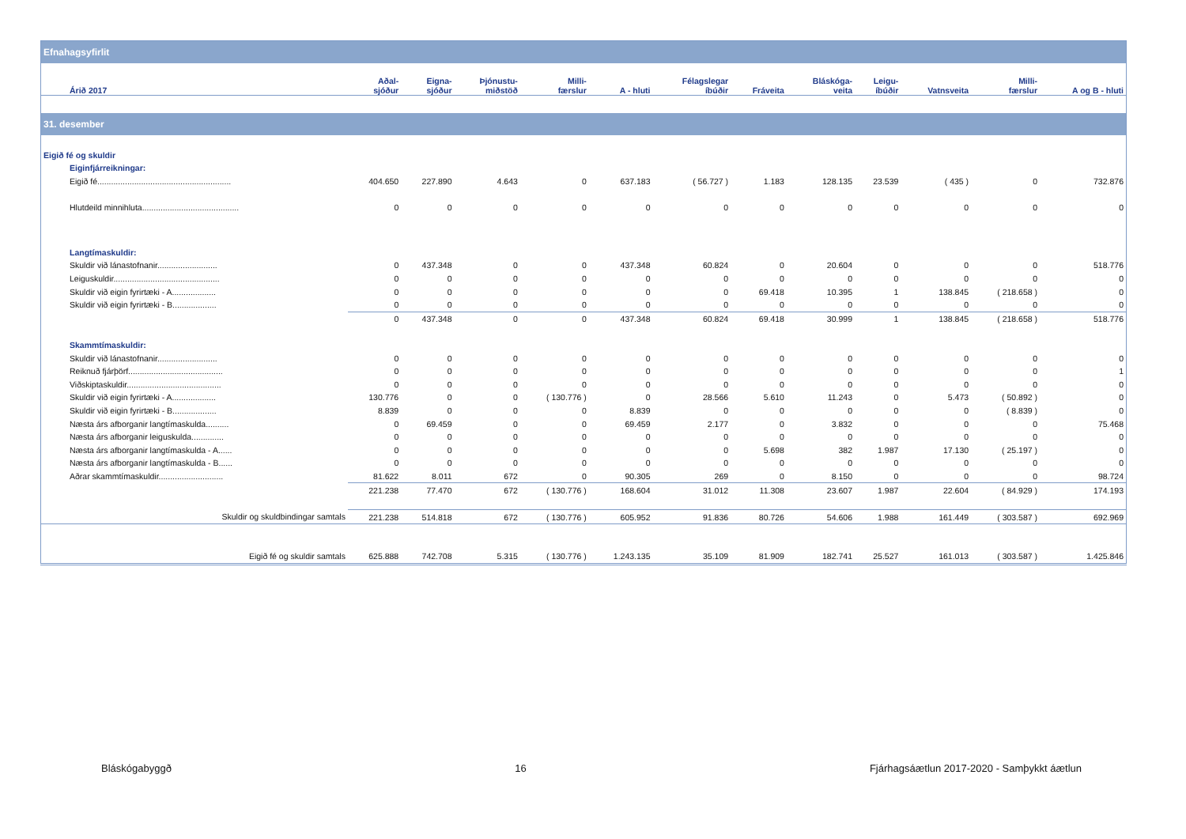| Efnahagsyfirlit | | | | | | | | | | | | |
| Árið 2017 | Aðal- sjóður | Eigna- sjóður | Þjónustu- miðstöð | Milli- færslur | A - hluti | Félagslegar íbúðir | Fráveita | Bláskóga- veita | Leigu- íbúðir | Vatnsveita | Milli- færslur | A og B - hluti |
| 31. desember | | | | | | | | | | | | |
| Eigið fé og skuldir | | | | | | | | | | | | |
| Eiginfjárreikningar: | | | | | | | | | | | | |
| Eigið fé.......................................................... | 404.650 | 227.890 | 4.643 | 0 | 637.183 | ( 56.727 ) | 1.183 | 128.135 | 23.539 | ( 435 ) | 0 | 732.876 |
| Hlutdeild minnihluta.......................................... | 0 | 0 | 0 | 0 | 0 | 0 | 0 | 0 | 0 | 0 | 0 | 0 |
| Langtímaskuldir: | | | | | | | | | | | | |
| Skuldir við lánastofnanir.......................... | 0 | 437.348 | 0 | 0 | 437.348 | 60.824 | 0 | 20.604 | 0 | 0 | 0 | 518.776 |
| Leiguskuldir.............................................. | 0 | 0 | 0 | 0 | 0 | 0 | 0 | 0 | 0 | 0 | 0 | 0 |
| Skuldir við eigin fyrirtæki - A................... | 0 | 0 | 0 | 0 | 0 | 0 | 69.418 | 10.395 | 1 | 138.845 | ( 218.658 ) | 0 |
| Skuldir við eigin fyrirtæki - B................... | 0 | 0 | 0 | 0 | 0 | 0 | 0 | 0 | 0 | 0 | 0 | 0 |
| | 0 | 437.348 | 0 | 0 | 437.348 | 60.824 | 69.418 | 30.999 | 1 | 138.845 | ( 218.658 ) | 518.776 |
| Skammtímaskuldir: | | | | | | | | | | | | |
| Skuldir við lánastofnanir.......................... | 0 | 0 | 0 | 0 | 0 | 0 | 0 | 0 | 0 | 0 | 0 | 0 |
| Reiknuð fjárþörf......................................... | 0 | 0 | 0 | 0 | 0 | 0 | 0 | 0 | 0 | 0 | 0 | 1 |
| Viðskiptaskuldir......................................... | 0 | 0 | 0 | 0 | 0 | 0 | 0 | 0 | 0 | 0 | 0 | 0 |
| Skuldir við eigin fyrirtæki - A................... | 130.776 | 0 | 0 | ( 130.776 ) | 0 | 28.566 | 5.610 | 11.243 | 0 | 5.473 | ( 50.892 ) | 0 |
| Skuldir við eigin fyrirtæki - B................... | 8.839 | 0 | 0 | 0 | 8.839 | 0 | 0 | 0 | 0 | 0 | ( 8.839 ) | 0 |
| Næsta árs afborganir langtímaskulda.......... | 0 | 69.459 | 0 | 0 | 69.459 | 2.177 | 0 | 3.832 | 0 | 0 | 0 | 75.468 |
| Næsta árs afborganir leiguskulda.............. | 0 | 0 | 0 | 0 | 0 | 0 | 0 | 0 | 0 | 0 | 0 | 0 |
| Næsta árs afborganir langtímaskulda - A...... | 0 | 0 | 0 | 0 | 0 | 0 | 5.698 | 382 | 1.987 | 17.130 | ( 25.197 ) | 0 |
| Næsta árs afborganir langtímaskulda - B...... | 0 | 0 | 0 | 0 | 0 | 0 | 0 | 0 | 0 | 0 | 0 | 0 |
| Aðrar skammtímaskuldir............................ | 81.622 | 8.011 | 672 | 0 | 90.305 | 269 | 0 | 8.150 | 0 | 0 | 0 | 98.724 |
| | 221.238 | 77.470 | 672 | ( 130.776 ) | 168.604 | 31.012 | 11.308 | 23.607 | 1.987 | 22.604 | ( 84.929 ) | 174.193 |
| Skuldir og skuldbindingar samtals | 221.238 | 514.818 | 672 | ( 130.776 ) | 605.952 | 91.836 | 80.726 | 54.606 | 1.988 | 161.449 | ( 303.587 ) | 692.969 |
| Eigið fé og skuldir samtals | 625.888 | 742.708 | 5.315 | ( 130.776 ) | 1.243.135 | 35.109 | 81.909 | 182.741 | 25.527 | 161.013 | ( 303.587 ) | 1.425.846 |
Bláskógabyggð 16 Fjárhagsáætlun 2017-2020 - Samþykkt áætlun